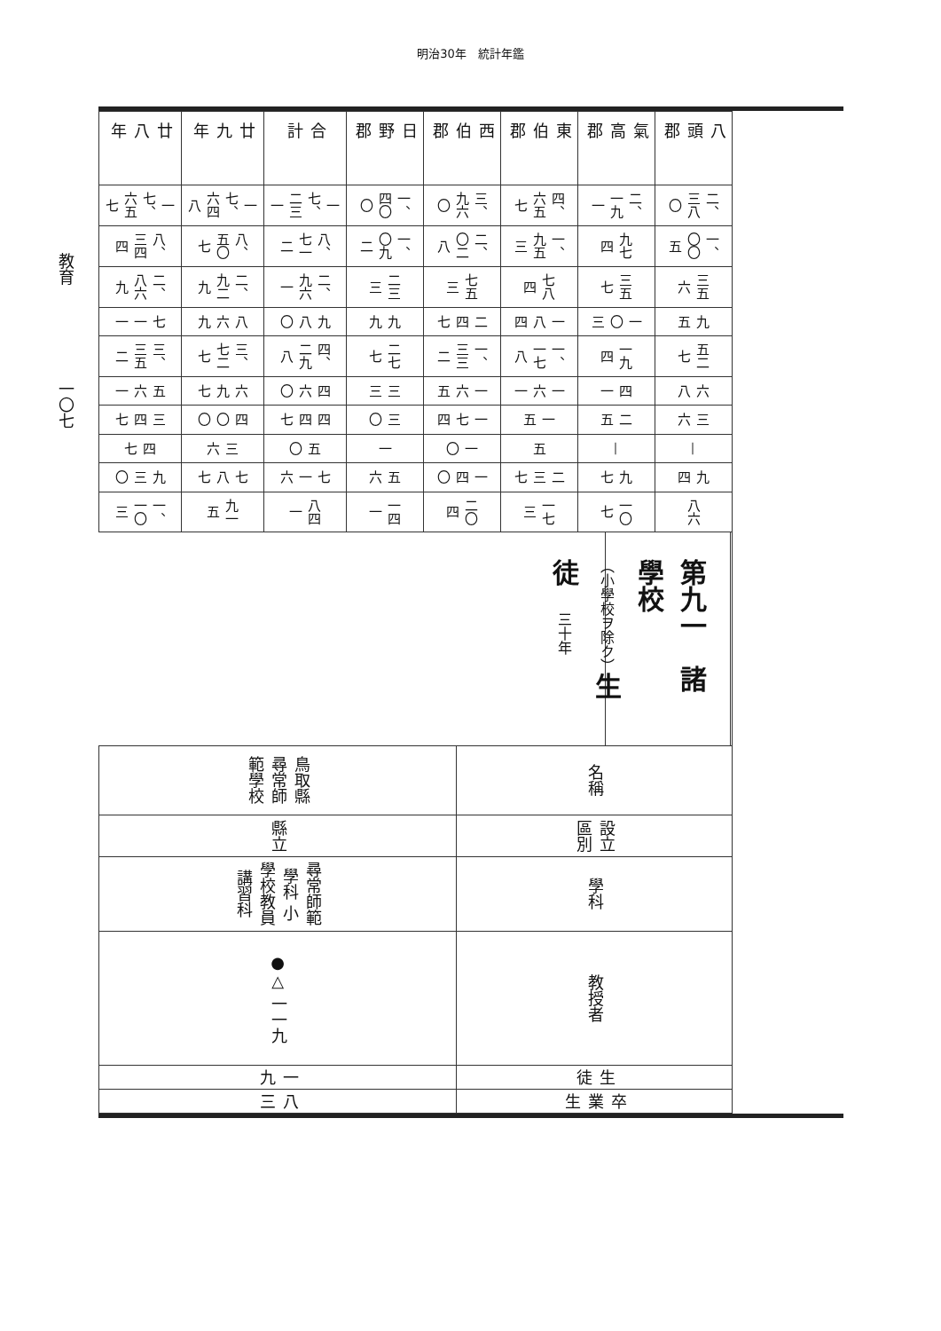明治30年　統計年鑑
| 八頭郡 | 二、三八〇 | 一、〇〇五 | 三五六 | 九五 | 五二七 | 六八 | 三六 | — | 九四 | 八六 |
| 氣高郡 | 二、一九一 | 九七四 | 三五七 | 一〇三 | 一九四 | 四一 | 二五 | — | 九七 | 一〇七 |
| 東伯郡 | 四、六五七 | 一、九五三 | 七八四 | 一八四 | 一、一七八 | 一六一 | 一五 | 五 | 二三七 | 一七三 |
| 西伯郡 | 三、九六〇 | 二、〇二八 | 七五三 | 二四七 | 一、三三二 | 一六五 | 一七四 | 一〇 | 一四〇 | 二〇四 |
| 日野郡 | 一、四〇〇 | 一、〇九二 | 二三三 | 九九 | 二七七 | 三三 | 三〇 | 一 | 五六 | 一四一 |
| 合計 | 一七、二三一 | 八、七一二 | 二、九六一 | 九八〇 | 四、二九八 | 四六〇 | 四四七 | 五〇 | 七一六 | 八四一 |
| 廿九年 | 一七、六四八 | 八、五〇七 | 二、九二九 | 八六九 | 三、七二七 | 六九七 | 四〇〇 | 三六 | 七八七 | 九一五 |
| 廿八年 | 一七、六五七 | 八、三四四 | 二、八六九 | 七一一 | 三、三五二 | 五六一 | 三四七 | 四七 | 九三〇 | 一、一〇三 |
第九一　諸學校（小學校ヲ除ク）生徒　三十年
| 名稱 | 設立區別 | 學科 | 教授者 | 生徒 | 卒業生 |
| 鳥取縣尋常師範學校 | 縣立 | 尋常師範學科 小學校教員講習科 | ●△ 一一九 | 一九 | 八三 |
教育　　　　　　一〇七